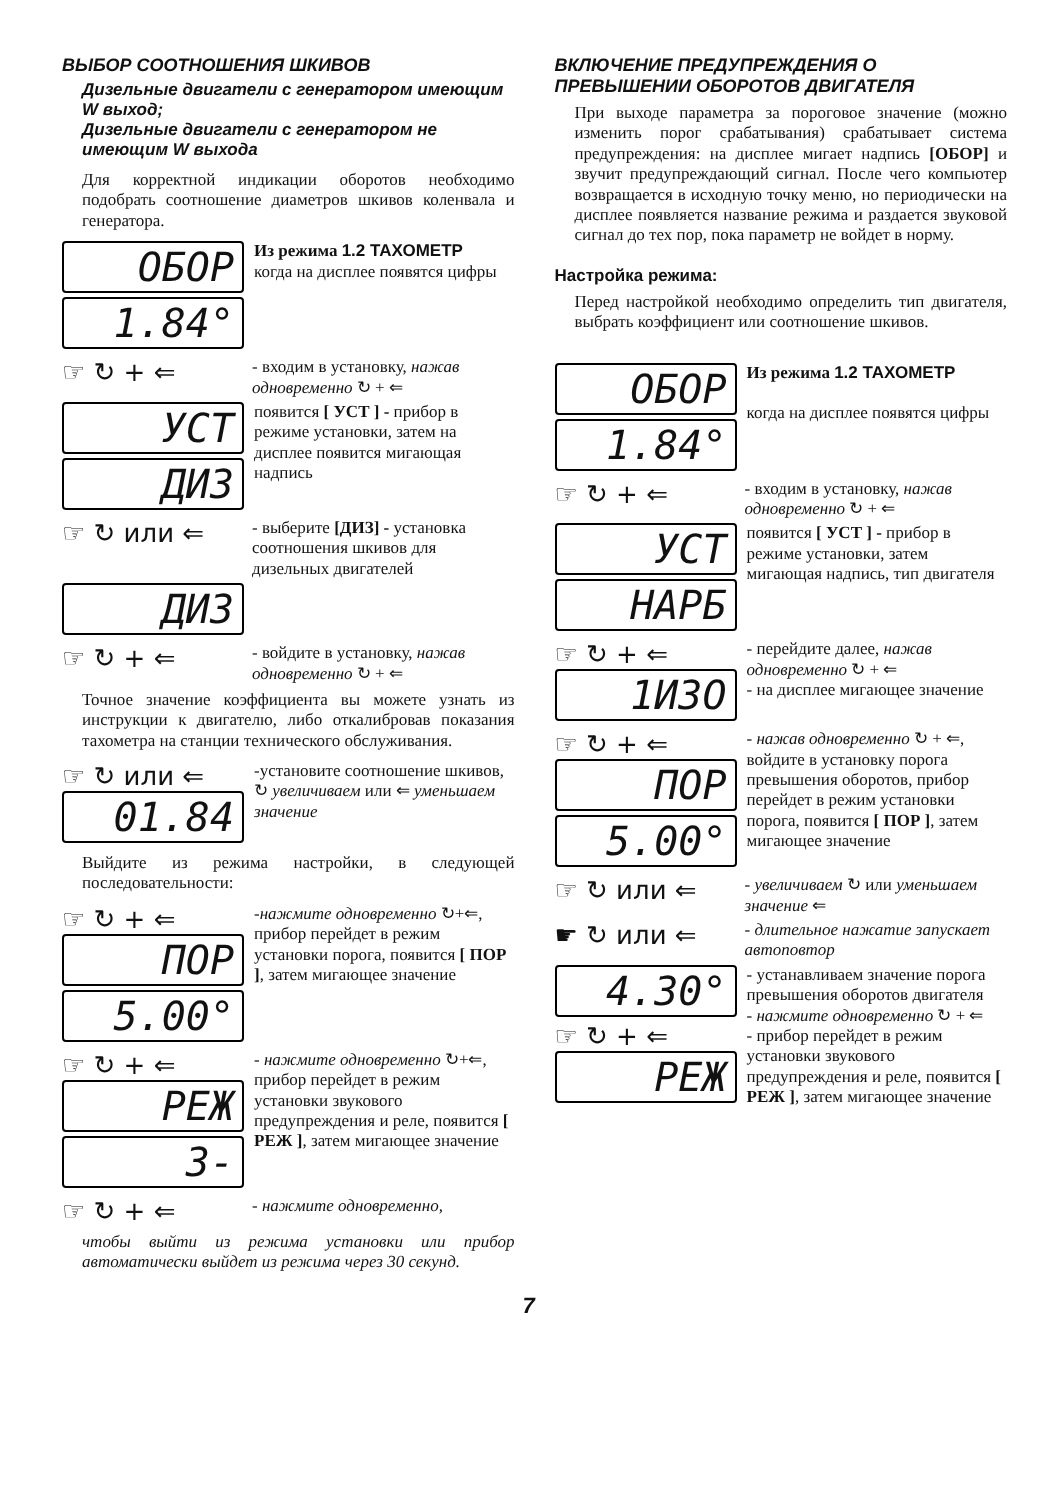ВЫБОР СООТНОШЕНИЯ ШКИВОВ
Дизельные двигатели с генератором имеющим W выход;
Дизельные двигатели с генератором не имеющим W выхода
Для корректной индикации оборотов необходимо подобрать соотношение диаметров шкивов коленвала и генератора.
ОБОР
1.84°
Из режима 1.2 ТАХОМЕТР
когда на дисплее появятся цифры
☞ ↻ + ⇐
- входим в установку, нажав одновременно ↻ + ⇐
УСТ
ДИЗ
появится [ УСТ ] - прибор в режиме установки, затем на дисплее появится мигающая надпись
☞ ↻ или ⇐
- выберите [ДИЗ] - установка соотношения шкивов для дизельных двигателей
ДИЗ
☞ ↻ + ⇐
- войдите в установку, нажав одновременно ↻ + ⇐
Точное значение коэффициента вы можете узнать из инструкции к двигателю, либо откалибровав показания тахометра на станции технического обслуживания.
☞ ↻ или ⇐
01.84
-установите соотношение шкивов, ↻ увеличиваем или ⇐ уменьшаем значение
Выйдите из режима настройки, в следующей последовательности:
☞ ↻ + ⇐
ПОР
5.00°
-нажмите одновременно ↻+⇐, прибор перейдет в режим установки порога, появится [ ПОР ], затем мигающее значение
☞ ↻ + ⇐
РЕЖ
3-
- нажмите одновременно ↻+⇐, прибор перейдет в режим установки звукового предупреждения и реле, появится [ РЕЖ ], затем мигающее значение
☞ ↻ + ⇐
- нажмите одновременно,
чтобы выйти из режима установки или прибор автоматически выйдет из режима через 30 секунд.
ВКЛЮЧЕНИЕ ПРЕДУПРЕЖДЕНИЯ О ПРЕВЫШЕНИИ ОБОРОТОВ ДВИГАТЕЛЯ
При выходе параметра за пороговое значение (можно изменить порог срабатывания) срабатывает система предупреждения: на дисплее мигает надпись [ОБОР] и звучит предупреждающий сигнал. После чего компьютер возвращается в исходную точку меню, но периодически на дисплее появляется название режима и раздается звуковой сигнал до тех пор, пока параметр не войдет в норму.
Настройка режима:
Перед настройкой необходимо определить тип двигателя, выбрать коэффициент или соотношение шкивов.
ОБОР
1.84°
Из режима 1.2 ТАХОМЕТР
когда на дисплее появятся цифры
☞ ↻ + ⇐
- входим в установку, нажав одновременно ↻ + ⇐
УСТ
НАРБ
появится [ УСТ ] - прибор в режиме установки, затем мигающая надпись, тип двигателя
☞ ↻ + ⇐
1ИЗО
- перейдите далее, нажав одновременно ↻ + ⇐
- на дисплее мигающее значение
☞ ↻ + ⇐
ПОР
5.00°
- нажав одновременно ↻ + ⇐, войдите в установку порога превышения оборотов, прибор перейдет в режим установки порога, появится [ ПОР ], затем мигающее значение
☞ ↻ или ⇐
- увеличиваем ↻ или уменьшаем значение ⇐
☛ ↻ или ⇐
- длительное нажатие запускает автоповтор
4.30°
☞ ↻ + ⇐
РЕЖ
- устанавливаем значение порога превышения оборотов двигателя
- нажмите одновременно ↻ + ⇐
- прибор перейдет в режим установки звукового предупреждения и реле, появится [ РЕЖ ], затем мигающее значение
7